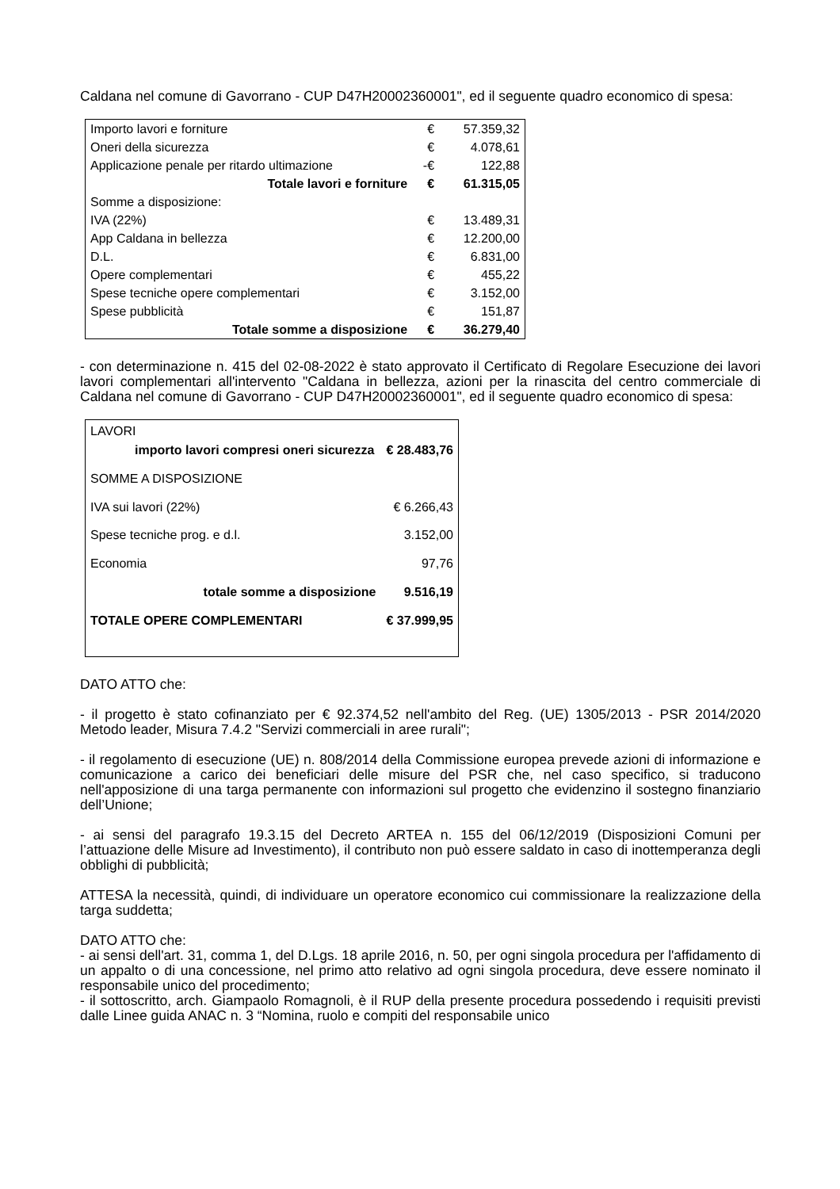Caldana nel comune di Gavorrano - CUP D47H20002360001", ed il seguente quadro economico di spesa:
| Importo lavori e forniture | € | 57.359,32 |
| Oneri della sicurezza | € | 4.078,61 |
| Applicazione penale per ritardo ultimazione | -€ | 122,88 |
| Totale lavori e forniture | € | 61.315,05 |
| Somme a disposizione: | | |
| IVA (22%) | € | 13.489,31 |
| App Caldana in bellezza | € | 12.200,00 |
| D.L. | € | 6.831,00 |
| Opere complementari | € | 455,22 |
| Spese tecniche opere complementari | € | 3.152,00 |
| Spese pubblicità | € | 151,87 |
| Totale somme a disposizione | € | 36.279,40 |
- con determinazione n. 415 del 02-08-2022 è stato approvato il Certificato di Regolare Esecuzione dei lavori lavori complementari all'intervento "Caldana in bellezza, azioni per la rinascita del centro commerciale di Caldana nel comune di Gavorrano - CUP D47H20002360001", ed il seguente quadro economico di spesa:
| LAVORI | |
| importo lavori compresi oneri sicurezza | € 28.483,76 |
| SOMME A DISPOSIZIONE | |
| IVA sui lavori (22%) | € 6.266,43 |
| Spese tecniche prog. e d.l. | 3.152,00 |
| Economia | 97,76 |
| totale somme a disposizione | 9.516,19 |
| TOTALE OPERE COMPLEMENTARI | € 37.999,95 |
DATO ATTO che:
- il progetto è stato cofinanziato per € 92.374,52 nell'ambito del Reg. (UE) 1305/2013 - PSR 2014/2020 Metodo leader, Misura 7.4.2 "Servizi commerciali in aree rurali";
- il regolamento di esecuzione (UE) n. 808/2014 della Commissione europea prevede azioni di informazione e comunicazione a carico dei beneficiari delle misure del PSR che, nel caso specifico, si traducono nell'apposizione di una targa permanente con informazioni sul progetto che evidenzino il sostegno finanziario dell’Unione;
- ai sensi del paragrafo 19.3.15 del Decreto ARTEA n. 155 del 06/12/2019 (Disposizioni Comuni per l’attuazione delle Misure ad Investimento), il contributo non può essere saldato in caso di inottemperanza degli obblighi di pubblicità;
ATTESA la necessità, quindi, di individuare un operatore economico cui commissionare la realizzazione della targa suddetta;
DATO ATTO che:
- ai sensi dell'art. 31, comma 1, del D.Lgs. 18 aprile 2016, n. 50, per ogni singola procedura per l'affidamento di un appalto o di una concessione, nel primo atto relativo ad ogni singola procedura, deve essere nominato il responsabile unico del procedimento;
- il sottoscritto, arch. Giampaolo Romagnoli, è il RUP della presente procedura possedendo i requisiti previsti dalle Linee guida ANAC n. 3 “Nomina, ruolo e compiti del responsabile unico